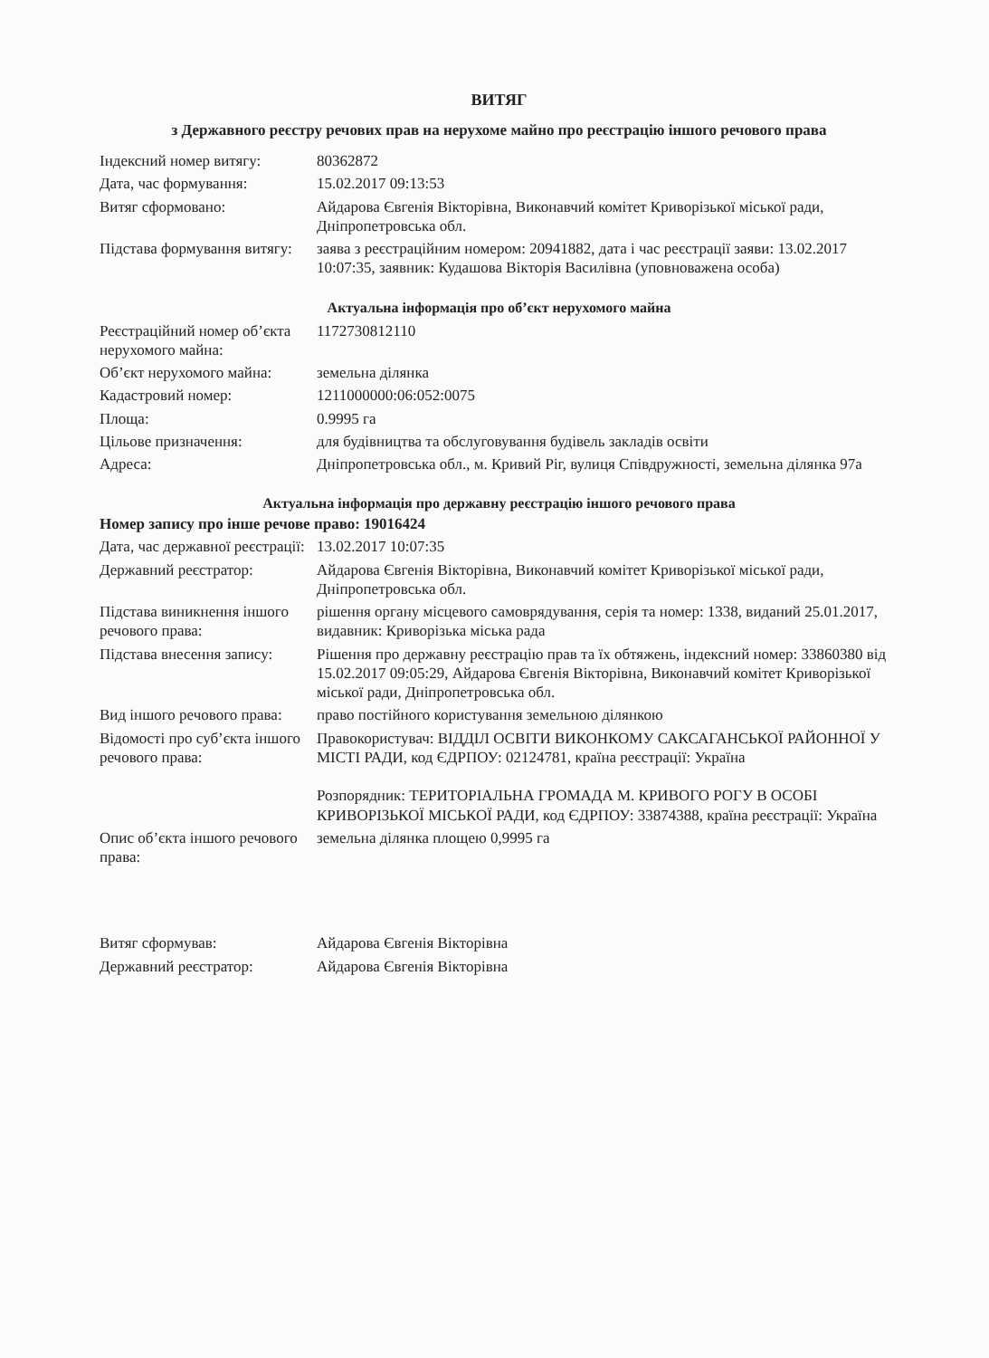ВИТЯГ
з Державного реєстру речових прав на нерухоме майно про реєстрацію іншого речового права
| Індексний номер витягу: | 80362872 |
| Дата, час формування: | 15.02.2017 09:13:53 |
| Витяг сформовано: | Айдарова Євгенія Вікторівна, Виконавчий комітет Криворізької міської ради, Дніпропетровська обл. |
| Підстава формування витягу: | заява з реєстраційним номером: 20941882, дата і час реєстрації заяви: 13.02.2017 10:07:35, заявник: Кудашова Вікторія Василівна (уповноважена особа) |
Актуальна інформація про об’єкт нерухомого майна
| Реєстраційний номер об’єкта нерухомого майна: | 1172730812110 |
| Об’єкт нерухомого майна: | земельна ділянка |
| Кадастровий номер: | 1211000000:06:052:0075 |
| Площа: | 0.9995 га |
| Цільове призначення: | для будівництва та обслуговування будівель закладів освіти |
| Адреса: | Дніпропетровська обл., м. Кривий Ріг, вулиця Співдружності, земельна ділянка 97а |
Актуальна інформація про державну реєстрацію іншого речового права
Номер запису про інше речове право: 19016424
| Дата, час державної реєстрації: | 13.02.2017 10:07:35 |
| Державний реєстратор: | Айдарова Євгенія Вікторівна, Виконавчий комітет Криворізької міської ради, Дніпропетровська обл. |
| Підстава виникнення іншого речового права: | рішення органу місцевого самоврядування, серія та номер: 1338, виданий 25.01.2017, видавник: Криворізька міська рада |
| Підстава внесення запису: | Рішення про державну реєстрацію прав та їх обтяжень, індексний номер: 33860380 від 15.02.2017 09:05:29, Айдарова Євгенія Вікторівна, Виконавчий комітет Криворізької міської ради, Дніпропетровська обл. |
| Вид іншого речового права: | право постійного користування земельною ділянкою |
| Відомості про суб’єкта іншого речового права: | Правокористувач: ВІДДІЛ ОСВІТИ ВИКОНКОМУ САКСАГАНСЬКОЇ РАЙОННОЇ У МІСТІ РАДИ, код ЄДРПОУ: 02124781, країна реєстрації: Україна Розпорядник: ТЕРИТОРІАЛЬНА ГРОМАДА М. КРИВОГО РОГУ В ОСОБІ КРИВОРІЗЬКОЇ МІСЬКОЇ РАДИ, код ЄДРПОУ: 33874388, країна реєстрації: Україна |
| Опис об’єкта іншого речового права: | земельна ділянка площею 0,9995 га |
| Витяг сформував: | Айдарова Євгенія Вікторівна |
| Державний реєстратор: | Айдарова Євгенія Вікторівна |